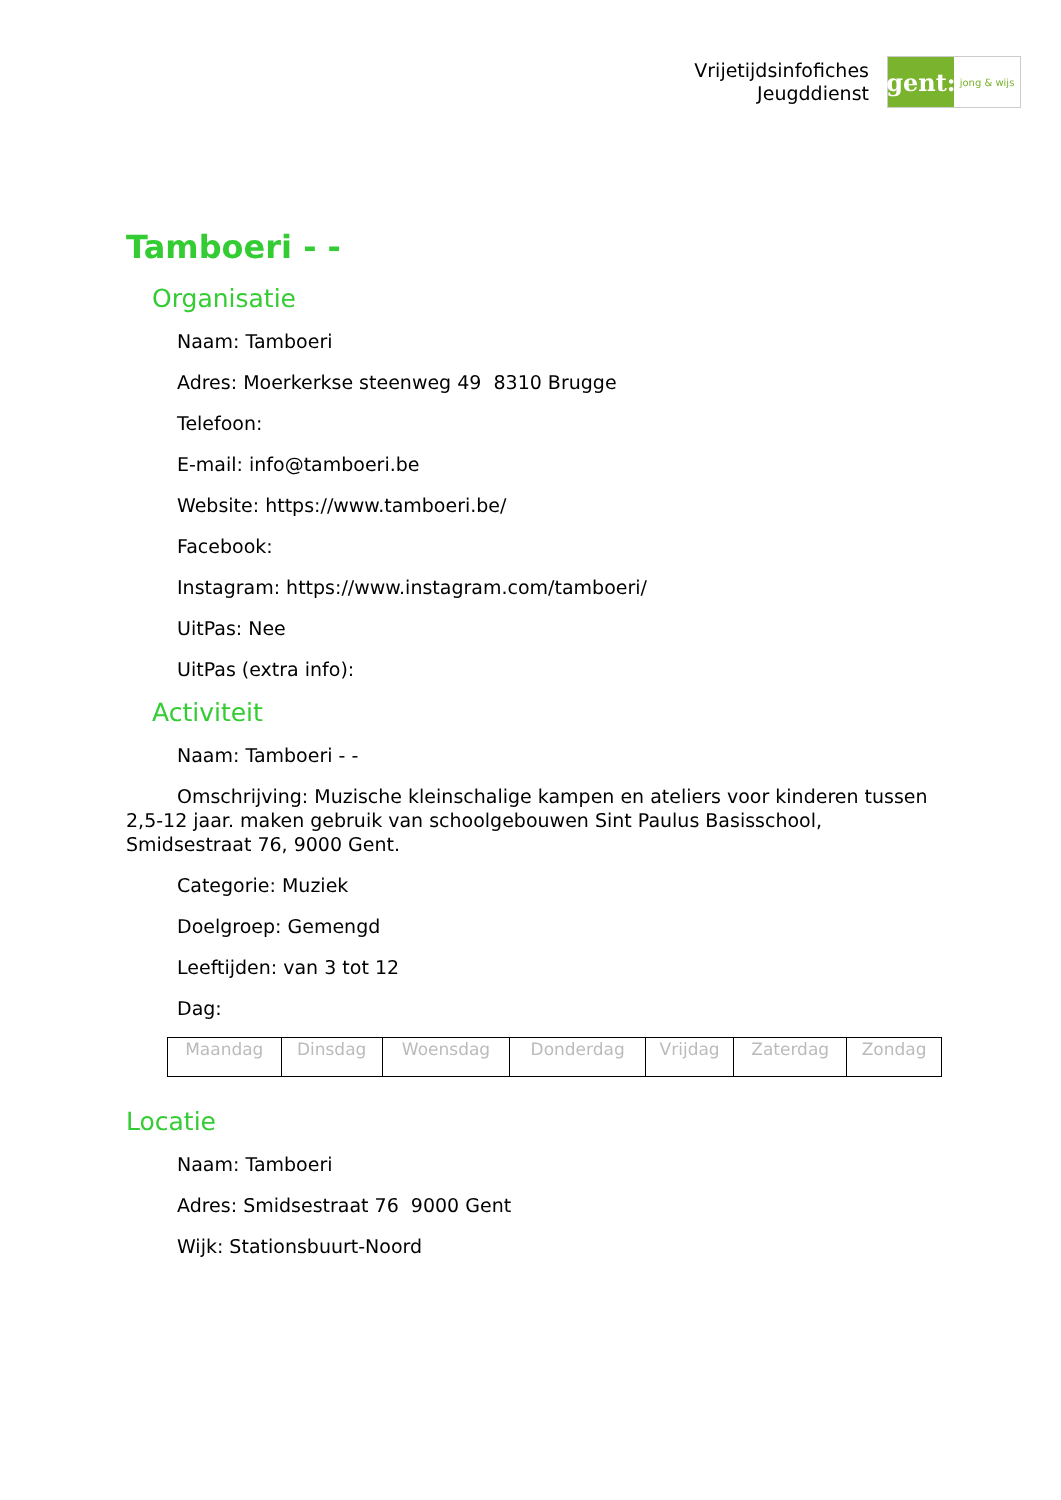Vrijetijdsinfofiches
Jeugddienst
gent:
jong & wijs
Tamboeri - -
Organisatie
Naam: Tamboeri
Adres: Moerkerkse steenweg 49 8310 Brugge
Telefoon:
E-mail: info@tamboeri.be
Website: https://www.tamboeri.be/
Facebook:
Instagram: https://www.instagram.com/tamboeri/
UitPas: Nee
UitPas (extra info):
Activiteit
Naam: Tamboeri - -
Omschrijving: Muzische kleinschalige kampen en ateliers voor kinderen tussen 2,5-12 jaar. maken gebruik van schoolgebouwen Sint Paulus Basisschool, Smidsestraat 76, 9000 Gent.
Categorie: Muziek
Doelgroep: Gemengd
Leeftijden: van 3 tot 12
Dag:
| Maandag | Dinsdag | Woensdag | Donderdag | Vrijdag | Zaterdag | Zondag |
Locatie
Naam: Tamboeri
Adres: Smidsestraat 76 9000 Gent
Wijk: Stationsbuurt-Noord